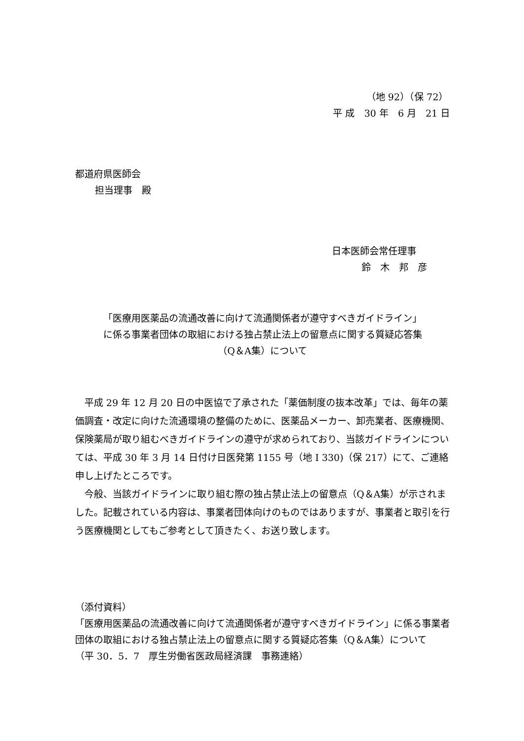（地 92）（保 72）
平 成　30 年　6 月　21 日
都道府県医師会
担当理事　殿
日本医師会常任理事
鈴　木　邦　彦
「医療用医薬品の流通改善に向けて流通関係者が遵守すべきガイドライン」
に係る事業者団体の取組における独占禁止法上の留意点に関する質疑応答集
（Q＆A集）について
　平成 29 年 12 月 20 日の中医協で了承された「薬価制度の抜本改革」では、毎年の薬価調査・改定に向けた流通環境の整備のために、医薬品メーカー、卸売業者、医療機関、保険薬局が取り組むべきガイドラインの遵守が求められており、当該ガイドラインについては、平成 30 年 3 月 14 日付け日医発第 1155 号（地 I 330)（保 217）にて、ご連絡申し上げたところです。
　今般、当該ガイドラインに取り組む際の独占禁止法上の留意点（Q＆A集）が示されました。記載されている内容は、事業者団体向けのものではありますが、事業者と取引を行う医療機関としてもご参考として頂きたく、お送り致します。
（添付資料）
「医療用医薬品の流通改善に向けて流通関係者が遵守すべきガイドライン」に係る事業者団体の取組における独占禁止法上の留意点に関する質疑応答集（Q＆A集）について
（平 30．5．7　厚生労働省医政局経済課　事務連絡）